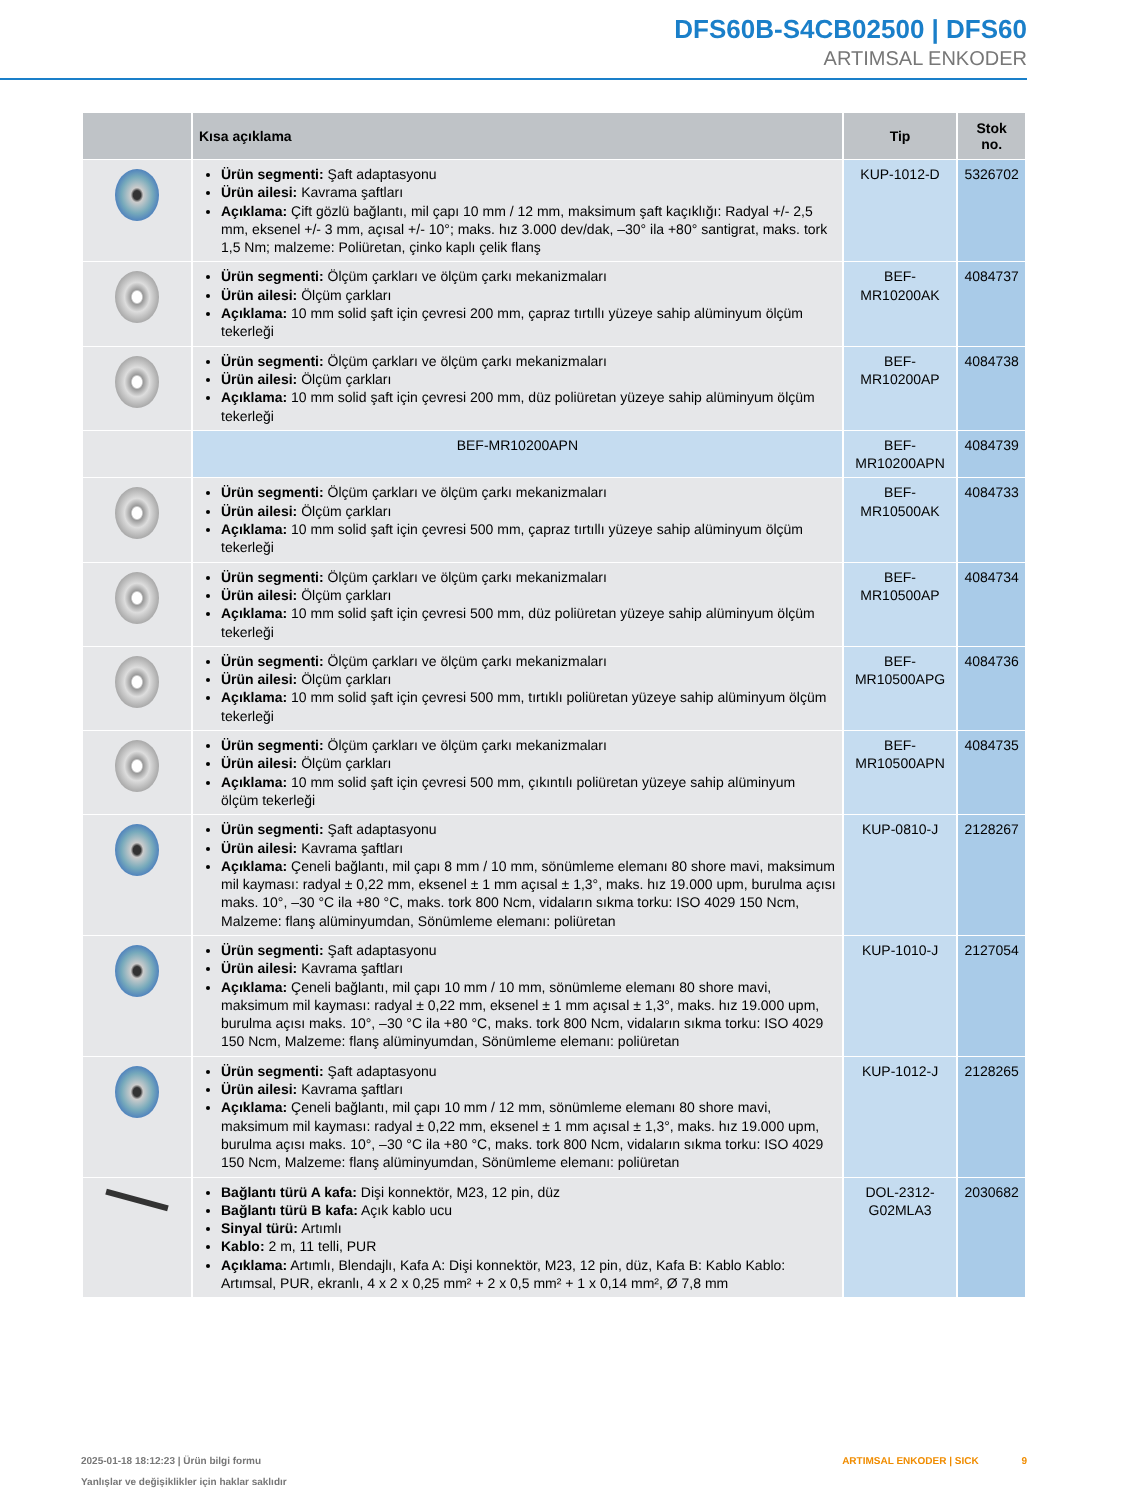DFS60B-S4CB02500 | DFS60
ARTIMSAL ENKODER
| | Kısa açıklama | Tip | Stok no. |
| --- | --- | --- | --- |
| | Ürün segmenti: Şaft adaptasyonu Ürün ailesi: Kavrama şaftları Açıklama: Çift gözlü bağlantı, mil çapı 10 mm / 12 mm, maksimum şaft kaçıklığı: Radyal +/- 2,5 mm, eksenel +/- 3 mm, açısal +/- 10°; maks. hız 3.000 dev/dak, –30° ila +80° santigrat, maks. tork 1,5 Nm; malzeme: Poliüretan, çinko kaplı çelik flanş | KUP-1012-D | 5326702 |
| | Ürün segmenti: Ölçüm çarkları ve ölçüm çarkı mekanizmaları Ürün ailesi: Ölçüm çarkları Açıklama: 10 mm solid şaft için çevresi 200 mm, çapraz tırtıllı yüzeye sahip alüminyum ölçüm tekerleği | BEF-MR10200AK | 4084737 |
| | Ürün segmenti: Ölçüm çarkları ve ölçüm çarkı mekanizmaları Ürün ailesi: Ölçüm çarkları Açıklama: 10 mm solid şaft için çevresi 200 mm, düz poliüretan yüzeye sahip alüminyum ölçüm tekerleği | BEF-MR10200AP | 4084738 |
| | BEF-MR10200APN | BEF-MR10200APN | 4084739 |
| | Ürün segmenti: Ölçüm çarkları ve ölçüm çarkı mekanizmaları Ürün ailesi: Ölçüm çarkları Açıklama: 10 mm solid şaft için çevresi 500 mm, çapraz tırtıllı yüzeye sahip alüminyum ölçüm tekerleği | BEF-MR10500AK | 4084733 |
| | Ürün segmenti: Ölçüm çarkları ve ölçüm çarkı mekanizmaları Ürün ailesi: Ölçüm çarkları Açıklama: 10 mm solid şaft için çevresi 500 mm, düz poliüretan yüzeye sahip alüminyum ölçüm tekerleği | BEF-MR10500AP | 4084734 |
| | Ürün segmenti: Ölçüm çarkları ve ölçüm çarkı mekanizmaları Ürün ailesi: Ölçüm çarkları Açıklama: 10 mm solid şaft için çevresi 500 mm, tırtıklı poliüretan yüzeye sahip alüminyum ölçüm tekerleği | BEF-MR10500APG | 4084736 |
| | Ürün segmenti: Ölçüm çarkları ve ölçüm çarkı mekanizmaları Ürün ailesi: Ölçüm çarkları Açıklama: 10 mm solid şaft için çevresi 500 mm, çıkıntılı poliüretan yüzeye sahip alüminyum ölçüm tekerleği | BEF-MR10500APN | 4084735 |
| | Ürün segmenti: Şaft adaptasyonu Ürün ailesi: Kavrama şaftları Açıklama: Çeneli bağlantı, mil çapı 8 mm / 10 mm, sönümleme elemanı 80 shore mavi, maksimum mil kayması: radyal ± 0,22 mm, eksenel ± 1 mm açısal ± 1,3°, maks. hız 19.000 upm, burulma açısı maks. 10°, –30 °C ila +80 °C, maks. tork 800 Ncm, vidaların sıkma torku: ISO 4029 150 Ncm, Malzeme: flanş alüminyumdan, Sönümleme elemanı: poliüretan | KUP-0810-J | 2128267 |
| | Ürün segmenti: Şaft adaptasyonu Ürün ailesi: Kavrama şaftları Açıklama: Çeneli bağlantı, mil çapı 10 mm / 10 mm, sönümleme elemanı 80 shore mavi, maksimum mil kayması: radyal ± 0,22 mm, eksenel ± 1 mm açısal ± 1,3°, maks. hız 19.000 upm, burulma açısı maks. 10°, –30 °C ila +80 °C, maks. tork 800 Ncm, vidaların sıkma torku: ISO 4029 150 Ncm, Malzeme: flanş alüminyumdan, Sönümleme elemanı: poliüretan | KUP-1010-J | 2127054 |
| | Ürün segmenti: Şaft adaptasyonu Ürün ailesi: Kavrama şaftları Açıklama: Çeneli bağlantı, mil çapı 10 mm / 12 mm, sönümleme elemanı 80 shore mavi, maksimum mil kayması: radyal ± 0,22 mm, eksenel ± 1 mm açısal ± 1,3°, maks. hız 19.000 upm, burulma açısı maks. 10°, –30 °C ila +80 °C, maks. tork 800 Ncm, vidaların sıkma torku: ISO 4029 150 Ncm, Malzeme: flanş alüminyumdan, Sönümleme elemanı: poliüretan | KUP-1012-J | 2128265 |
| | Bağlantı türü A kafa: Dişi konnektör, M23, 12 pin, düz Bağlantı türü B kafa: Açık kablo ucu Sinyal türü: Artımlı Kablo: 2 m, 11 telli, PUR Açıklama: Artımlı, Blendajlı, Kafa A: Dişi konnektör, M23, 12 pin, düz, Kafa B: Kablo Kablo: Artımsal, PUR, ekranlı, 4 x 2 x 0,25 mm² + 2 x 0,5 mm² + 1 x 0,14 mm², Ø 7,8 mm | DOL-2312-G02MLA3 | 2030682 |
2025-01-18 18:12:23 | Ürün bilgi formu ARTIMSAL ENKODER | SICK 9
Yanlışlar ve değişiklikler için haklar saklıdır